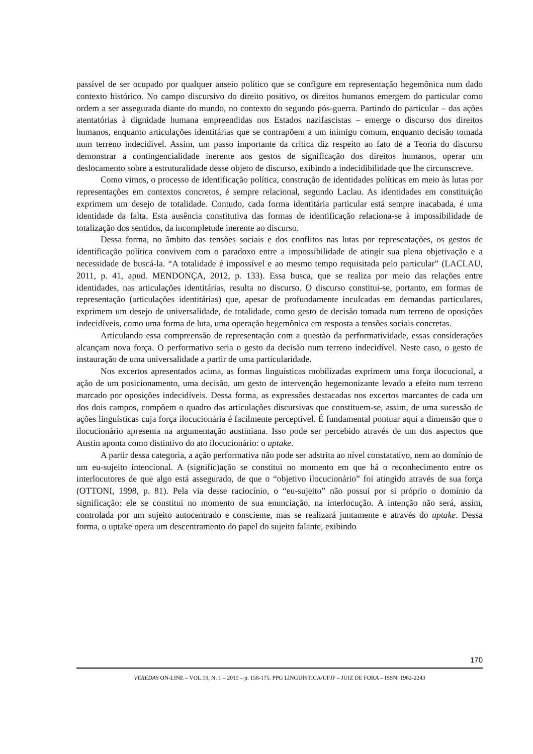passível de ser ocupado por qualquer anseio político que se configure em representação hegemônica num dado contexto histórico. No campo discursivo do direito positivo, os direitos humanos emergem do particular como ordem a ser assegurada diante do mundo, no contexto do segundo pós-guerra. Partindo do particular – das ações atentatórias à dignidade humana empreendidas nos Estados nazifascistas – emerge o discurso dos direitos humanos, enquanto articulações identitárias que se contrapõem a um inimigo comum, enquanto decisão tomada num terreno indecidível. Assim, um passo importante da crítica diz respeito ao fato de a Teoria do discurso demonstrar a contingencialidade inerente aos gestos de significação dos direitos humanos, operar um deslocamento sobre a estruturalidade desse objeto de discurso, exibindo a indecidibilidade que lhe circunscreve.
Como vimos, o processo de identificação política, construção de identidades políticas em meio às lutas por representações em contextos concretos, é sempre relacional, segundo Laclau. As identidades em constituição exprimem um desejo de totalidade. Contudo, cada forma identitária particular está sempre inacabada, é uma identidade da falta. Esta ausência constitutiva das formas de identificação relaciona-se à impossibilidade de totalização dos sentidos, da incompletude inerente ao discurso.
Dessa forma, no âmbito das tensões sociais e dos conflitos nas lutas por representações, os gestos de identificação política convivem com o paradoxo entre a impossibilidade de atingir sua plena objetivação e a necessidade de buscá-la. “A totalidade é impossível e ao mesmo tempo requisitada pelo particular” (LACLAU, 2011, p. 41, apud. MENDONÇA, 2012, p. 133). Essa busca, que se realiza por meio das relações entre identidades, nas articulações identitárias, resulta no discurso. O discurso constitui-se, portanto, em formas de representação (articulações identitárias) que, apesar de profundamente inculcadas em demandas particulares, exprimem um desejo de universalidade, de totalidade, como gesto de decisão tomada num terreno de oposições indecidíveis, como uma forma de luta, uma operação hegemônica em resposta a tensões sociais concretas.
Articulando essa compreensão de representação com a questão da performatividade, essas considerações alcançam nova força. O performativo seria o gesto da decisão num terreno indecidível. Neste caso, o gesto de instauração de uma universalidade a partir de uma particularidade.
Nos excertos apresentados acima, as formas linguísticas mobilizadas exprimem uma força ilocucional, a ação de um posicionamento, uma decisão, um gesto de intervenção hegemonizante levado a efeito num terreno marcado por oposições indecidíveis. Dessa forma, as expressões destacadas nos excertos marcantes de cada um dos dois campos, compõem o quadro das articulações discursivas que constituem-se, assim, de uma sucessão de ações linguísticas cuja força ilocucionária é facilmente perceptível. É fundamental pontuar aqui a dimensão que o ilocucionário apresenta na argumentação austiniana. Isso pode ser percebido através de um dos aspectos que Austin aponta como distintivo do ato ilocucionário: o uptake.
A partir dessa categoria, a ação performativa não pode ser adstrita ao nível constatativo, nem ao domínio de um eu-sujeito intencional. A (signific)ação se constitui no momento em que há o reconhecimento entre os interlocutores de que algo está assegurado, de que o “objetivo ilocucionário” foi atingido através de sua força (OTTONI, 1998, p. 81). Pela via desse raciocínio, o “eu-sujeito” não possui por si próprio o domínio da significação: ele se constitui no momento de sua enunciação, na interlocução. A intenção não será, assim, controlada por um sujeito autocentrado e consciente, mas se realizará juntamente e através do uptake. Dessa forma, o uptake opera um descentramento do papel do sujeito falante, exibindo
170
VEREDAS ON-LINE – VOL.19, N. 1 – 2015 – p. 158-175. PPG LINGUÍSTICA/UFJF – JUIZ DE FORA – ISSN: 1982-2243